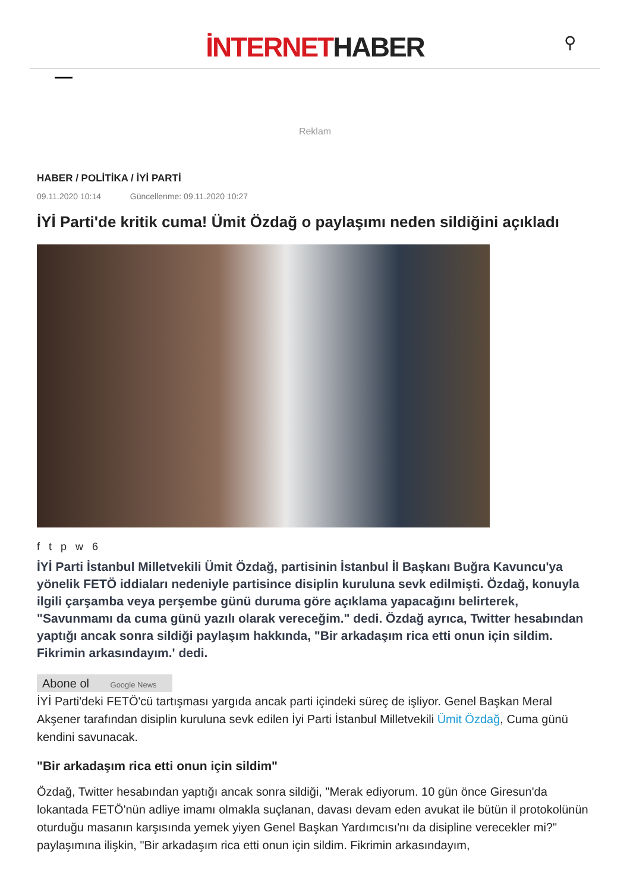İNTERNETHABER
⚲
Reklam
HABER / POLİTİKA / İYİ PARTİ
09.11.2020 10:14 Güncellenme: 09.11.2020 10:27
İYİ Parti'de kritik cuma! Ümit Özdağ o paylaşımı neden sildiğini açıkladı
f t p w 6
İYİ Parti İstanbul Milletvekili Ümit Özdağ, partisinin İstanbul İl Başkanı Buğra Kavuncu'ya yönelik FETÖ iddiaları nedeniyle partisince disiplin kuruluna sevk edilmişti. Özdağ, konuyla ilgili çarşamba veya perşembe günü duruma göre açıklama yapacağını belirterek, "Savunmamı da cuma günü yazılı olarak vereceğim." dedi. Özdağ ayrıca, Twitter hesabından yaptığı ancak sonra sildiği paylaşım hakkında, "Bir arkadaşım rica etti onun için sildim. Fikrimin arkasındayım.' dedi.
Abone ol Google News
İYİ Parti'deki FETÖ'cü tartışması yargıda ancak parti içindeki süreç de işliyor. Genel Başkan Meral Akşener tarafından disiplin kuruluna sevk edilen İyi Parti İstanbul Milletvekili Ümit Özdağ, Cuma günü kendini savunacak.
"Bir arkadaşım rica etti onun için sildim"
Özdağ, Twitter hesabından yaptığı ancak sonra sildiği, "Merak ediyorum. 10 gün önce Giresun'da lokantada FETÖ'nün adliye imamı olmakla suçlanan, davası devam eden avukat ile bütün il protokolünün oturduğu masanın karşısında yemek yiyen Genel Başkan Yardımcısı'nı da disipline verecekler mi?" paylaşımına ilişkin, "Bir arkadaşım rica etti onun için sildim. Fikrimin arkasındayım,